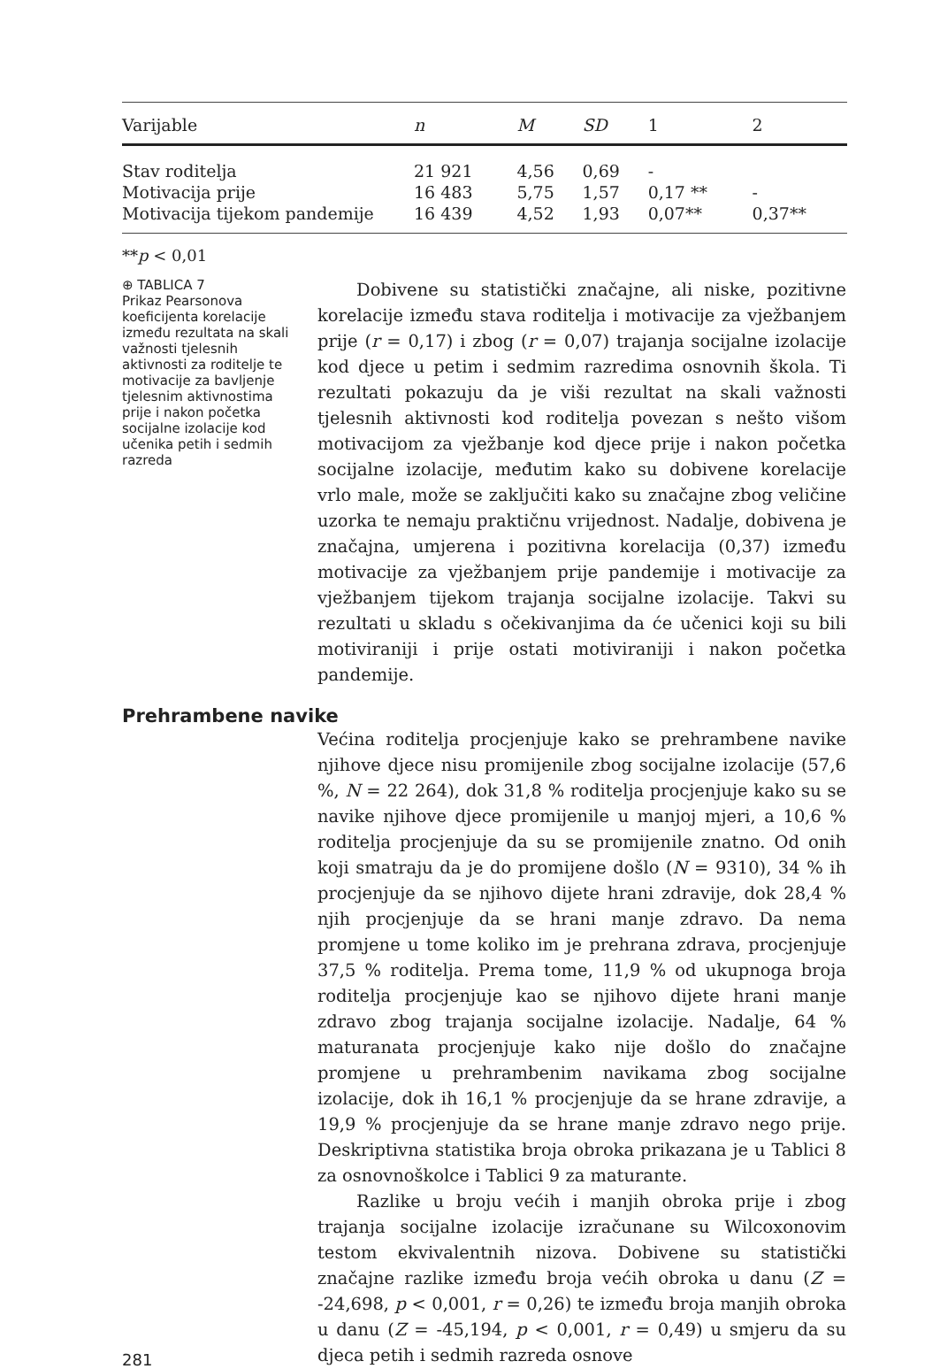| Varijable | n | M | SD | 1 | 2 |
| --- | --- | --- | --- | --- | --- |
| Stav roditelja | 21 921 | 4,56 | 0,69 | - | |
| Motivacija prije | 16 483 | 5,75 | 1,57 | 0,17 ** | - |
| Motivacija tijekom pandemije | 16 439 | 4,52 | 1,93 | 0,07** | 0,37** |
**p < 0,01
⊕ TABLICA 7
Prikaz Pearsonova koeficijenta korelacije između rezultata na skali važnosti tjelesnih aktivnosti za roditelje te motivacije za bavljenje tjelesnim aktivnostima prije i nakon početka socijalne izolacije kod učenika petih i sedmih razreda
Dobivene su statistički značajne, ali niske, pozitivne korelacije između stava roditelja i motivacije za vježbanjem prije (r = 0,17) i zbog (r = 0,07) trajanja socijalne izolacije kod djece u petim i sedmim razredima osnovnih škola. Ti rezultati pokazuju da je viši rezultat na skali važnosti tjelesnih aktivnosti kod roditelja povezan s nešto višom motivacijom za vježbanje kod djece prije i nakon početka socijalne izolacije, međutim kako su dobivene korelacije vrlo male, može se zaključiti kako su značajne zbog veličine uzorka te nemaju praktičnu vrijednost. Nadalje, dobivena je značajna, umjerena i pozitivna korelacija (0,37) između motivacije za vježbanjem prije pandemije i motivacije za vježbanjem tijekom trajanja socijalne izolacije. Takvi su rezultati u skladu s očekivanjima da će učenici koji su bili motiviraniji i prije ostati motiviraniji i nakon početka pandemije.
Prehrambene navike
281
Većina roditelja procjenjuje kako se prehrambene navike njihove djece nisu promijenile zbog socijalne izolacije (57,6 %, N = 22 264), dok 31,8 % roditelja procjenjuje kako su se navike njihove djece promijenile u manjoj mjeri, a 10,6 % roditelja procjenjuje da su se promijenile znatno. Od onih koji smatraju da je do promijene došlo (N = 9310), 34 % ih procjenjuje da se njihovo dijete hrani zdravije, dok 28,4 % njih procjenjuje da se hrani manje zdravo. Da nema promjene u tome koliko im je prehrana zdrava, procjenjuje 37,5 % roditelja. Prema tome, 11,9 % od ukupnoga broja roditelja procjenjuje kao se njihovo dijete hrani manje zdravo zbog trajanja socijalne izolacije. Nadalje, 64 % maturanata procjenjuje kako nije došlo do značajne promjene u prehrambenim navikama zbog socijalne izolacije, dok ih 16,1 % procjenjuje da se hrane zdravije, a 19,9 % procjenjuje da se hrane manje zdravo nego prije. Deskriptivna statistika broja obroka prikazana je u Tablici 8 za osnovnoškolce i Tablici 9 za maturante.
Razlike u broju većih i manjih obroka prije i zbog trajanja socijalne izolacije izračunane su Wilcoxonovim testom ekvivalentnih nizova. Dobivene su statistički značajne razlike između broja većih obroka u danu (Z = -24,698, p < 0,001, r = 0,26) te između broja manjih obroka u danu (Z = -45,194, p < 0,001, r = 0,49) u smjeru da su djeca petih i sedmih razreda osnove